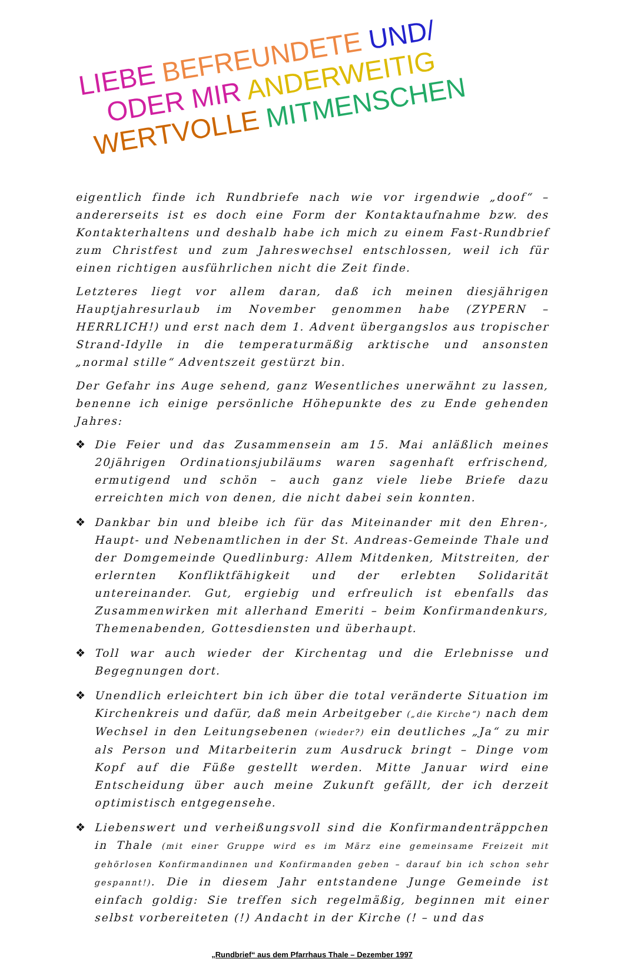LIEBE BEFREUNDETE UND/
ODER MIR ANDERWEITIG
WERTVOLLE MITMENSCHEN
eigentlich finde ich Rundbriefe nach wie vor irgendwie „doof“ – andererseits ist es doch eine Form der Kontaktaufnahme bzw. des Kontakterhaltens und deshalb habe ich mich zu einem Fast-Rundbrief zum Christfest und zum Jahreswechsel entschlossen, weil ich für einen richtigen ausführlichen nicht die Zeit finde.
Letzteres liegt vor allem daran, daß ich meinen diesjährigen Hauptjahresurlaub im November genommen habe (ZYPERN – HERRLICH!) und erst nach dem 1. Advent übergangslos aus tropischer Strand-Idylle in die temperaturmäßig arktische und ansonsten „normal stille“ Adventszeit gestürzt bin.
Der Gefahr ins Auge sehend, ganz Wesentliches unerwähnt zu lassen, benenne ich einige persönliche Höhepunkte des zu Ende gehenden Jahres:
❖ Die Feier und das Zusammensein am 15. Mai anläßlich meines 20jährigen Ordinationsjubiläums waren sagenhaft erfrischend, ermutigend und schön – auch ganz viele liebe Briefe dazu erreichten mich von denen, die nicht dabei sein konnten.
❖ Dankbar bin und bleibe ich für das Miteinander mit den Ehren-, Haupt- und Nebenamtlichen in der St. Andreas-Gemeinde Thale und der Domgemeinde Quedlinburg: Allem Mitdenken, Mitstreiten, der erlernten Konfliktfähigkeit und der erlebten Solidarität untereinander. Gut, ergiebig und erfreulich ist ebenfalls das Zusammenwirken mit allerhand Emeriti – beim Konfirmandenkurs, Themenabenden, Gottesdiensten und überhaupt.
❖ Toll war auch wieder der Kirchentag und die Erlebnisse und Begegnungen dort.
❖ Unendlich erleichtert bin ich über die total veränderte Situation im Kirchenkreis und dafür, daß mein Arbeitgeber („die Kirche“) nach dem Wechsel in den Leitungsebenen (wieder?) ein deutliches „Ja“ zu mir als Person und Mitarbeiterin zum Ausdruck bringt – Dinge vom Kopf auf die Füße gestellt werden. Mitte Januar wird eine Entscheidung über auch meine Zukunft gefällt, der ich derzeit optimistisch entgegensehe.
❖ Liebenswert und verheißungsvoll sind die Konfirmandenträppchen in Thale (mit einer Gruppe wird es im März eine gemeinsame Freizeit mit gehörlosen Konfirmandinnen und Konfirmanden geben – darauf bin ich schon sehr gespannt!). Die in diesem Jahr entstandene Junge Gemeinde ist einfach goldig: Sie treffen sich regelmäßig, beginnen mit einer selbst vorbereiteten (!) Andacht in der Kirche (! – und das
„Rundbrief“ aus dem Pfarrhaus Thale – Dezember 1997